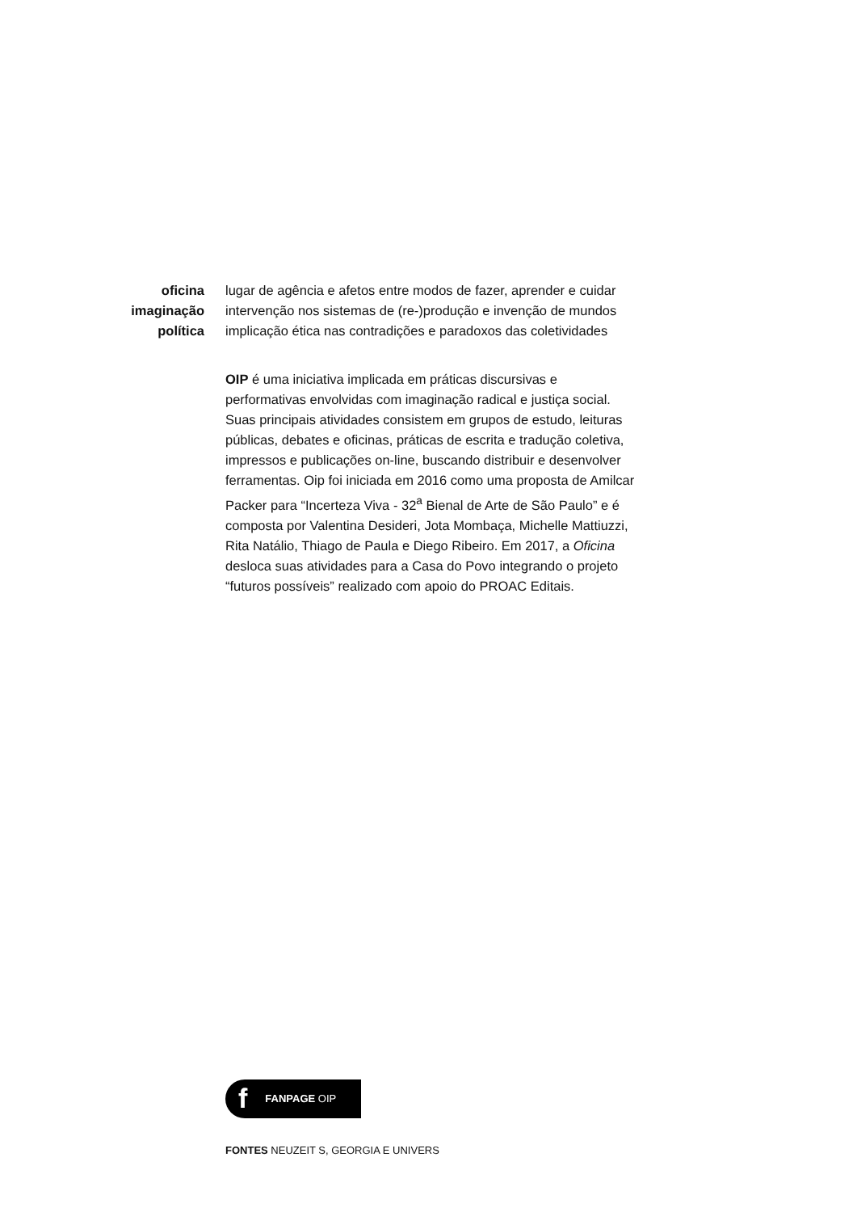oficina
imaginação
política
lugar de agência e afetos entre modos de fazer, aprender e cuidar
intervenção nos sistemas de (re-)produção e invenção de mundos
implicação ética nas contradições e paradoxos das coletividades
OIP é uma iniciativa implicada em práticas discursivas e performativas envolvidas com imaginação radical e justiça social. Suas principais atividades consistem em grupos de estudo, leituras públicas, debates e oficinas, práticas de escrita e tradução coletiva, impressos e publicações on-line, buscando distribuir e desenvolver ferramentas. Oip foi iniciada em 2016 como uma proposta de Amilcar Packer para “Incerteza Viva - 32<sup>a</sup> Bienal de Arte de São Paulo” e é composta por Valentina Desideri, Jota Mombaça, Michelle Mattiuzzi, Rita Natálio, Thiago de Paula e Diego Ribeiro. Em 2017, a Oficina desloca suas atividades para a Casa do Povo integrando o projeto “futuros possíveis” realizado com apoio do PROAC Editais.
f FANPAGE OIP
FONTES NEUZEIT S, GEORGIA E UNIVERS